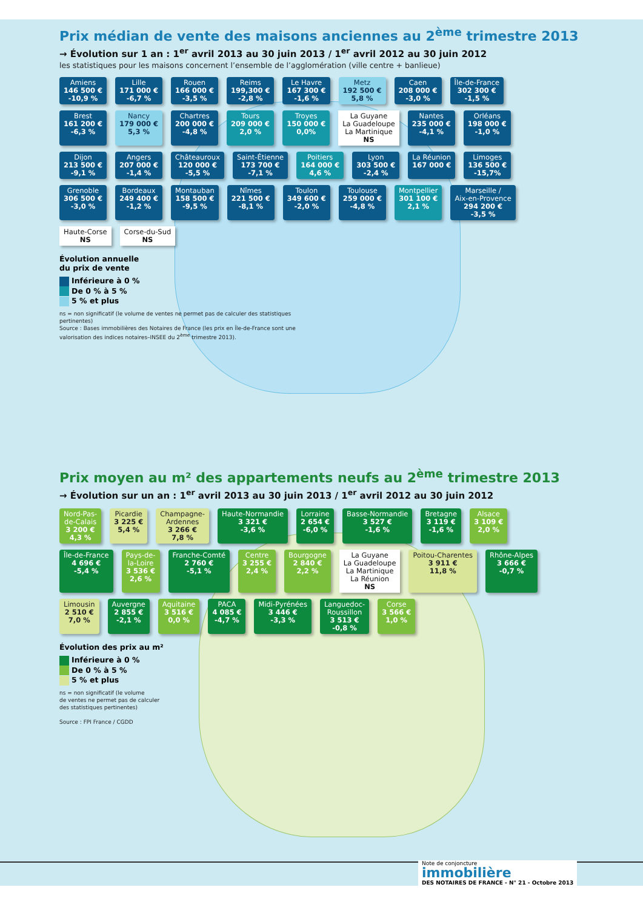Prix médian de vente des maisons anciennes au 2<sup>ème</sup> trimestre 2013
→ Évolution sur 1 an : 1<sup>er</sup> avril 2013 au 30 juin 2013 / 1<sup>er</sup> avril 2012 au 30 juin 2012
les statistiques pour les maisons concernent l’ensemble de l’agglomération (ville centre + banlieue)
Amiens
146 500 €
-10,9 %
Lille
171 000 €
-6,7 %
Rouen
166 000 €
-3,5 %
Reims
199,300 €
-2,8 %
Le Havre
167 300 €
-1,6 %
Metz
192 500 €
5,8 %
Caen
208 000 €
-3,0 %
Île-de-France
302 300 €
-1,5 %
Brest
161 200 €
-6,3 %
Nancy
179 000 €
5,3 %
Chartres
200 000 €
-4,8 %
Tours
209 000 €
2,0 %
Troyes
150 000 €
0,0%
La Guyane
La Guadeloupe
La Martinique
NS
Nantes
235 000 €
-4,1 %
Orléans
198 000 €
-1,0 %
Dijon
213 500 €
-9,1 %
Angers
207 000 €
-1,4 %
Châteauroux
120 000 €
-5,5 %
Saint-Étienne
173 700 €
-7,1 %
Poitiers
164 000 €
4,6 %
Lyon
303 500 €
-2,4 %
La Réunion
167 000 €
Limoges
136 500 €
-15,7%
Grenoble
306 500 €
-3,0 %
Bordeaux
249 400 €
-1,2 %
Montauban
158 500 €
-9,5 %
Nîmes
221 500 €
-8,1 %
Toulon
349 600 €
-2,0 %
Toulouse
259 000 €
-4,8 %
Montpellier
301 100 €
2,1 %
Marseille /
Aix-en-Provence
294 200 €
-3,5 %
Haute-Corse
NS
Corse-du-Sud
NS
Évolution annuelle
du prix de vente
Inférieure à 0 %
De 0 % à 5 %
5 % et plus
ns = non significatif (le volume de ventes ne permet pas de calculer des statistiques pertinentes)
Source : Bases immobilières des Notaires de France (les prix en Île-de-France sont une valorisation des indices notaires–INSEE du 2<sup>ème</sup> trimestre 2013).
Prix moyen au m² des appartements neufs au 2<sup>ème</sup> trimestre 2013
→ Évolution sur un an : 1<sup>er</sup> avril 2013 au 30 juin 2013 / 1<sup>er</sup> avril 2012 au 30 juin 2012
Nord-Pas-
de-Calais
3 200 €
4,3 %
Picardie
3 225 €
5,4 %
Champagne-
Ardennes
3 266 €
7,8 %
Haute-Normandie
3 321 €
-3,6 %
Lorraine
2 654 €
-6,0 %
Basse-Normandie
3 527 €
-1,6 %
Bretagne
3 119 €
-1,6 %
Alsace
3 109 €
2,0 %
Île-de-France
4 696 €
-5,4 %
Pays-de-
la-Loire
3 536 €
2,6 %
Franche-Comté
2 760 €
-5,1 %
Centre
3 255 €
2,4 %
Bourgogne
2 840 €
2,2 %
La Guyane
La Guadeloupe
La Martinique
La Réunion
NS
Poitou-Charentes
3 911 €
11,8 %
Rhône-Alpes
3 666 €
-0,7 %
Limousin
2 510 €
7,0 %
Auvergne
2 855 €
-2,1 %
Aquitaine
3 516 €
0,0 %
PACA
4 085 €
-4,7 %
Midi-Pyrénées
3 446 €
-3,3 %
Languedoc-
Roussillon
3 513 €
-0,8 %
Corse
3 566 €
1,0 %
Évolution des prix au m²
Inférieure à 0 %
De 0 % à 5 %
5 % et plus
ns = non significatif (le volume
de ventes ne permet pas de calculer
des statistiques pertinentes)
Source : FPI France / CGDD
Note de conjoncture
immobilière
DES NOTAIRES DE FRANCE - N° 21 - Octobre 2013